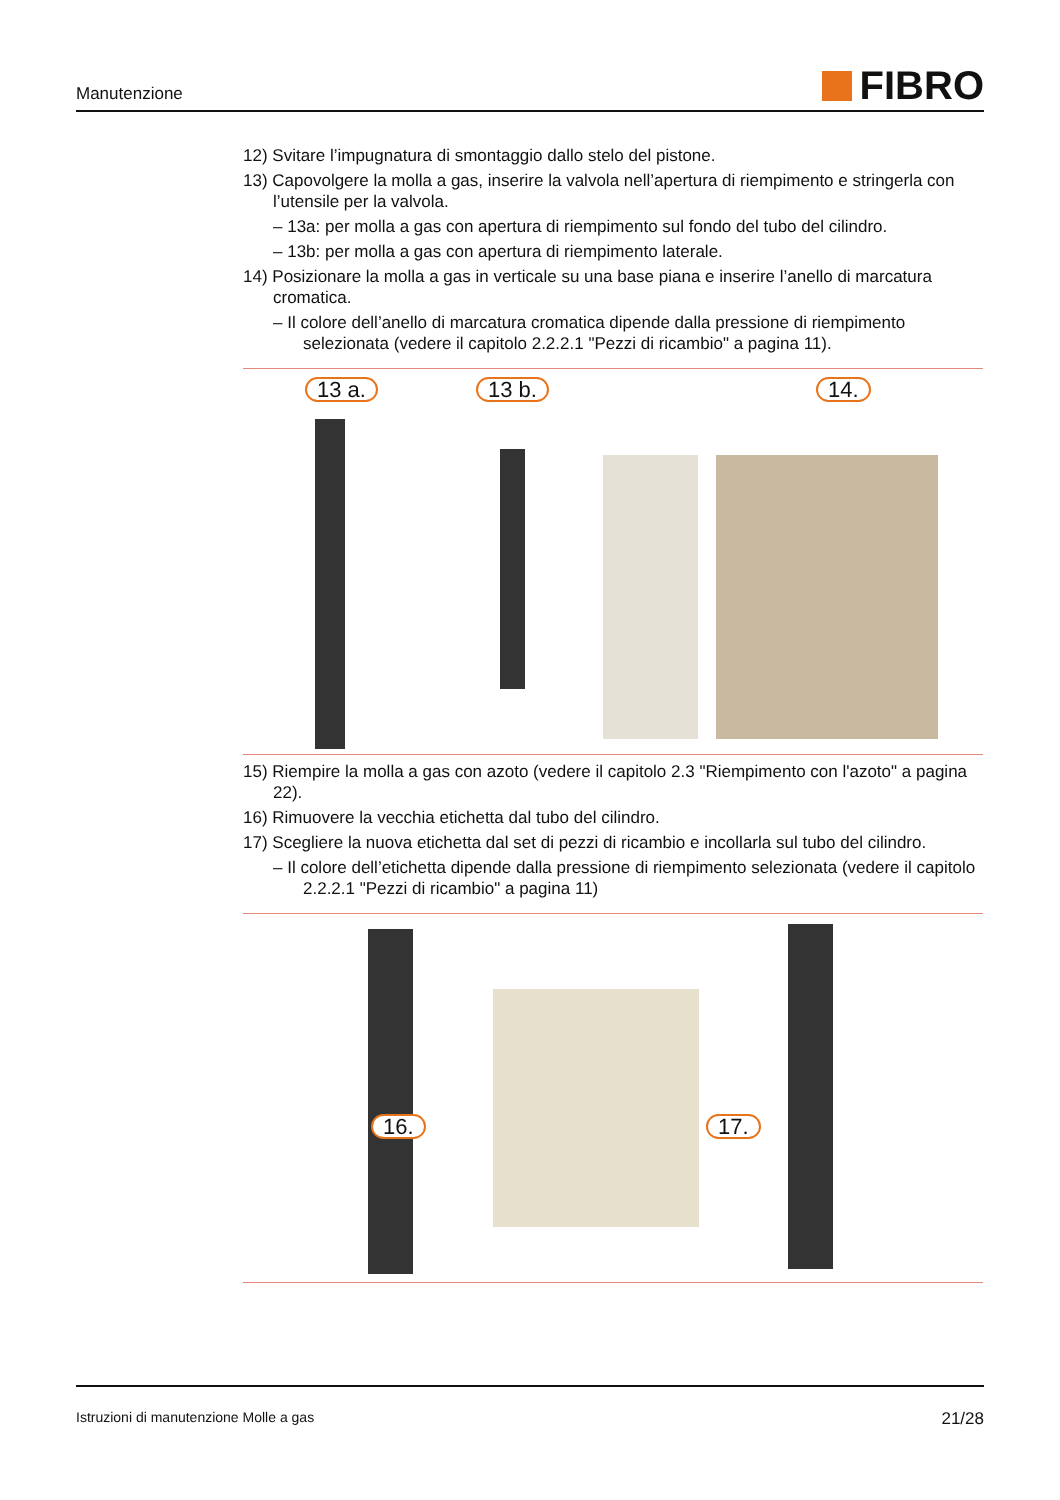Manutenzione
FIBRO
12) Svitare l’impugnatura di smontaggio dallo stelo del pistone.
13) Capovolgere la molla a gas, inserire la valvola nell’apertura di riempimento e stringerla con l’utensile per la valvola.
– 13a: per molla a gas con apertura di riempimento sul fondo del tubo del cilindro.
– 13b: per molla a gas con apertura di riempimento laterale.
14) Posizionare la molla a gas in verticale su una base piana e inserire l’anello di marcatura cromatica.
– Il colore dell’anello di marcatura cromatica dipende dalla pressione di riempimento selezionata (vedere il capitolo 2.2.2.1 "Pezzi di ricambio" a pagina 11).
13 a. 13 b. 14.
15) Riempire la molla a gas con azoto (vedere il capitolo 2.3 "Riempimento con l'azoto" a pagina 22).
16) Rimuovere la vecchia etichetta dal tubo del cilindro.
17) Scegliere la nuova etichetta dal set di pezzi di ricambio e incollarla sul tubo del cilindro.
– Il colore dell’etichetta dipende dalla pressione di riempimento selezionata (vedere il capitolo 2.2.2.1 "Pezzi di ricambio" a pagina 11)
16. 17.
Istruzioni di manutenzione Molle a gas 21/28